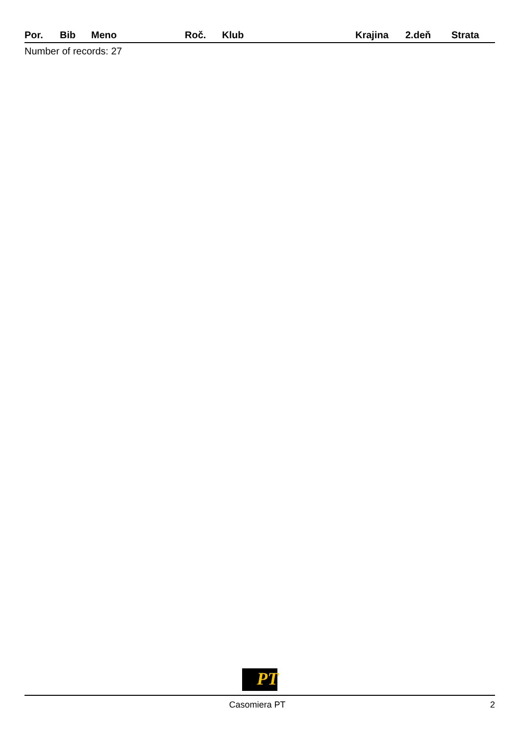| Por. | Bib | Meno | Roč. | Klub | Krajina | 2.deň | Strata |
| --- | --- | --- | --- | --- | --- | --- | --- |
Number of records: 27
PT
Casomiera PT 2